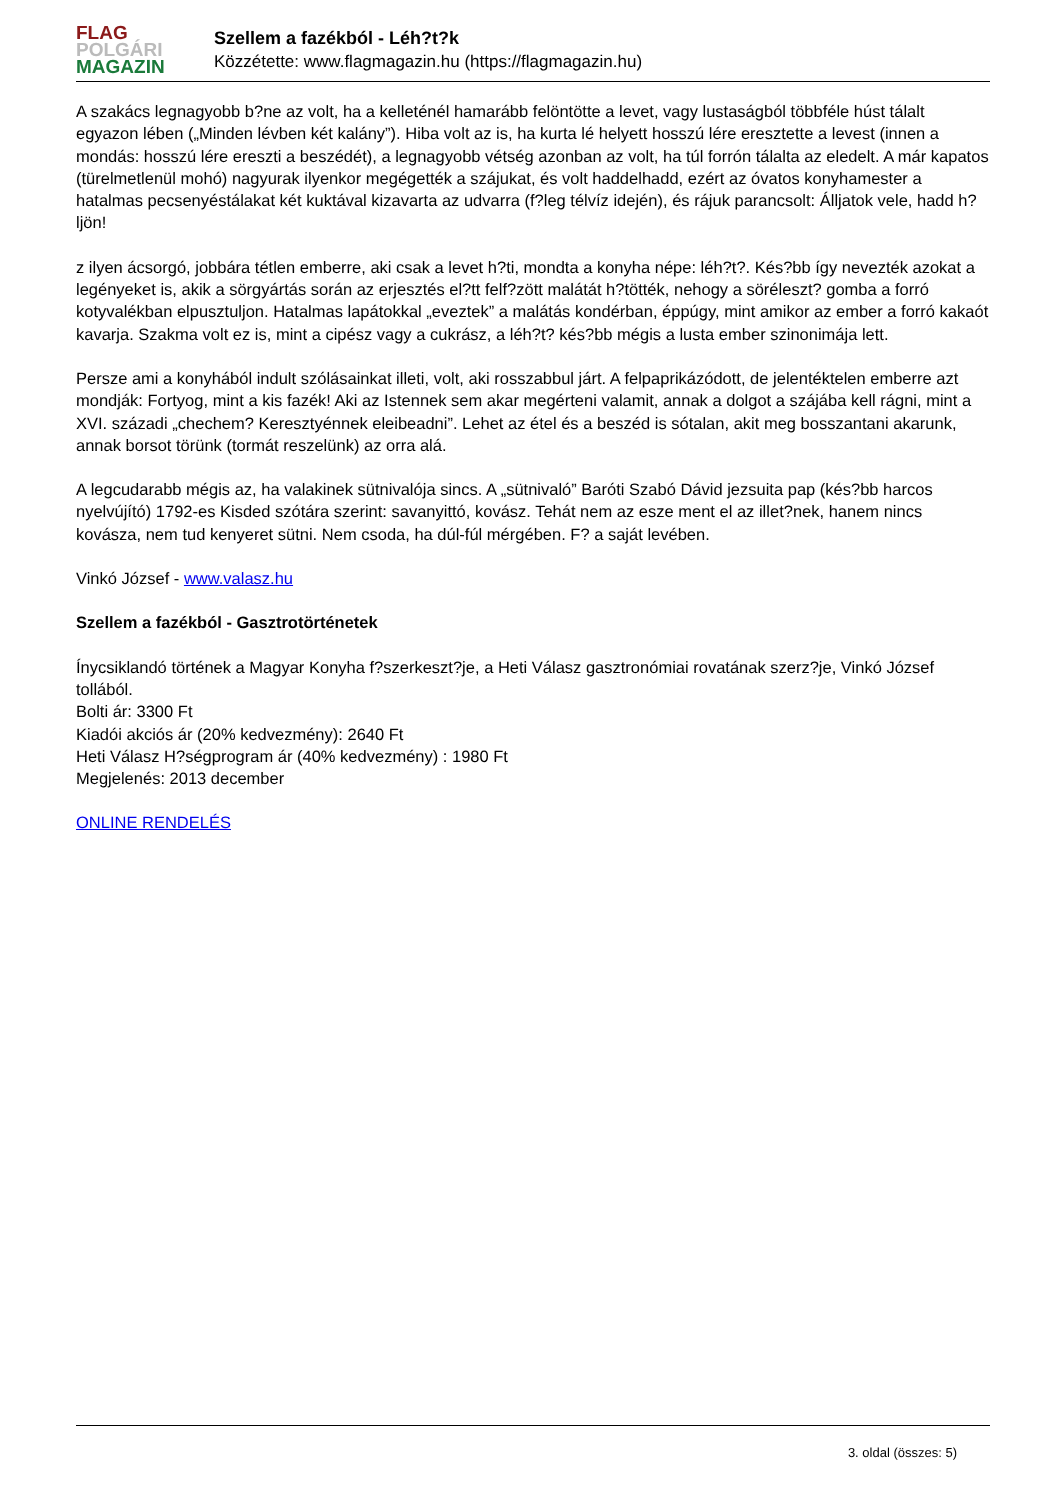FLAG
POLGÁRI
MAGAZIN
Szellem a fazékból - Léh?t?k
Közzétette: www.flagmagazin.hu (https://flagmagazin.hu)
A szakács legnagyobb b?ne az volt, ha a kelleténél hamarább felöntötte a levet, vagy lustaságból többféle húst tálalt egyazon lében („Minden lévben két kalány”). Hiba volt az is, ha kurta lé helyett hosszú lére eresztette a levest (innen a mondás: hosszú lére ereszti a beszédét), a legnagyobb vétség azonban az volt, ha túl forrón tálalta az eledelt. A már kapatos (türelmetlenül mohó) nagyurak ilyenkor megégették a szájukat, és volt haddelhadd, ezért az óvatos konyhamester a hatalmas pecsenyéstálakat két kuktával kizavarta az udvarra (f?leg télvíz idején), és rájuk parancsolt: Álljatok vele, hadd h?ljön!
z ilyen ácsorgó, jobbára tétlen emberre, aki csak a levet h?ti, mondta a konyha népe: léh?t?. Kés?bb így nevezték azokat a legényeket is, akik a sörgyártás során az erjesztés el?tt felf?zött malátát h?tötték, nehogy a söréleszt? gomba a forró kotyvalékban elpusztuljon. Hatalmas lapátokkal „eveztek” a malátás kondérban, éppúgy, mint amikor az ember a forró kakaót kavarja. Szakma volt ez is, mint a cipész vagy a cukrász, a léh?t? kés?bb mégis a lusta ember szinonimája lett.
Persze ami a konyhából indult szólásainkat illeti, volt, aki rosszabbul járt. A felpaprikázódott, de jelentéktelen emberre azt mondják: Fortyog, mint a kis fazék! Aki az Istennek sem akar megérteni valamit, annak a dolgot a szájába kell rágni, mint a XVI. századi „chechem? Keresztyénnek eleibeadni”. Lehet az étel és a beszéd is sótalan, akit meg bosszantani akarunk, annak borsot törünk (tormát reszelünk) az orra alá.
A legcudarabb mégis az, ha valakinek sütnivalója sincs. A „sütnivaló” Baróti Szabó Dávid jezsuita pap (kés?bb harcos nyelvújító) 1792-es Kisded szótára szerint: savanyittó, kovász. Tehát nem az esze ment el az illet?nek, hanem nincs kovásza, nem tud kenyeret sütni. Nem csoda, ha dúl-fúl mérgében. F? a saját levében.
Vinkó József - www.valasz.hu
Szellem a fazékból - Gasztrotörténetek
Ínycsiklandó történek a Magyar Konyha f?szerkeszt?je, a Heti Válasz gasztronómiai rovatának szerz?je, Vinkó József tollából.
Bolti ár: 3300 Ft
Kiadói akciós ár (20% kedvezmény): 2640 Ft
Heti Válasz H?ségprogram ár (40% kedvezmény) : 1980 Ft
Megjelenés: 2013 december
ONLINE RENDELÉS
3. oldal (összes: 5)